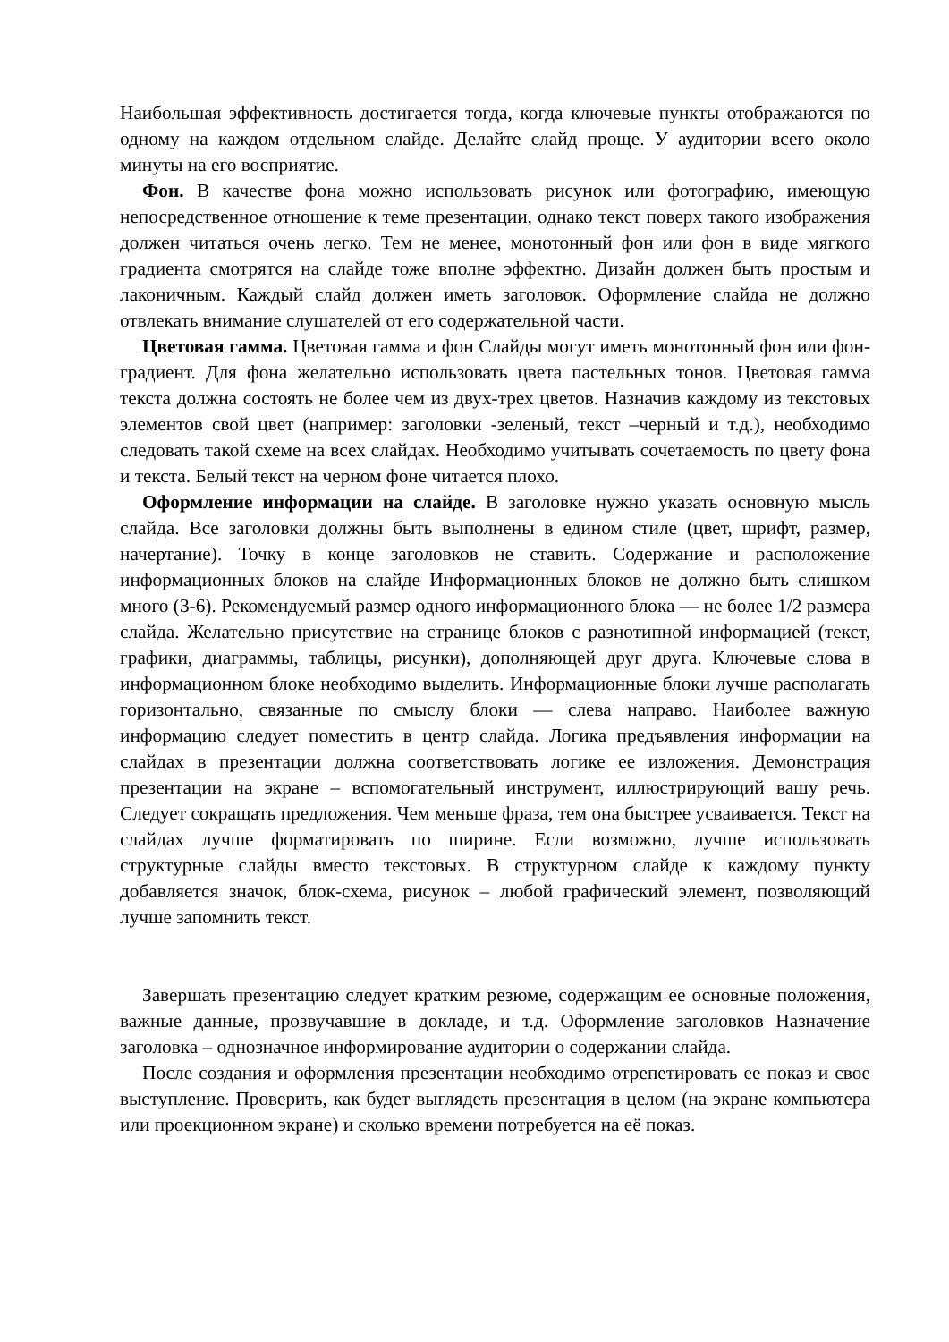Наибольшая эффективность достигается тогда, когда ключевые пункты отображаются по одному на каждом отдельном слайде. Делайте слайд проще. У аудитории всего около минуты на его восприятие.
Фон. В качестве фона можно использовать рисунок или фотографию, имеющую непосредственное отношение к теме презентации, однако текст поверх такого изображения должен читаться очень легко. Тем не менее, монотонный фон или фон в виде мягкого градиента смотрятся на слайде тоже вполне эффектно. Дизайн должен быть простым и лаконичным. Каждый слайд должен иметь заголовок. Оформление слайда не должно отвлекать внимание слушателей от его содержательной части.
Цветовая гамма. Цветовая гамма и фон Слайды могут иметь монотонный фон или фон-градиент. Для фона желательно использовать цвета пастельных тонов. Цветовая гамма текста должна состоять не более чем из двух-трех цветов. Назначив каждому из текстовых элементов свой цвет (например: заголовки -зеленый, текст –черный и т.д.), необходимо следовать такой схеме на всех слайдах. Необходимо учитывать сочетаемость по цвету фона и текста. Белый текст на черном фоне читается плохо.
Оформление информации на слайде. В заголовке нужно указать основную мысль слайда. Все заголовки должны быть выполнены в едином стиле (цвет, шрифт, размер, начертание). Точку в конце заголовков не ставить. Содержание и расположение информационных блоков на слайде Информационных блоков не должно быть слишком много (3-6). Рекомендуемый размер одного информационного блока — не более 1/2 размера слайда. Желательно присутствие на странице блоков с разнотипной информацией (текст, графики, диаграммы, таблицы, рисунки), дополняющей друг друга. Ключевые слова в информационном блоке необходимо выделить. Информационные блоки лучше располагать горизонтально, связанные по смыслу блоки — слева направо. Наиболее важную информацию следует поместить в центр слайда. Логика предъявления информации на слайдах в презентации должна соответствовать логике ее изложения. Демонстрация презентации на экране – вспомогательный инструмент, иллюстрирующий вашу речь. Следует сокращать предложения. Чем меньше фраза, тем она быстрее усваивается. Текст на слайдах лучше форматировать по ширине. Если возможно, лучше использовать структурные слайды вместо текстовых. В структурном слайде к каждому пункту добавляется значок, блок-схема, рисунок – любой графический элемент, позволяющий лучше запомнить текст.
Завершать презентацию следует кратким резюме, содержащим ее основные положения, важные данные, прозвучавшие в докладе, и т.д. Оформление заголовков Назначение заголовка – однозначное информирование аудитории о содержании слайда.
После создания и оформления презентации необходимо отрепетировать ее показ и свое выступление. Проверить, как будет выглядеть презентация в целом (на экране компьютера или проекционном экране) и сколько времени потребуется на её показ.